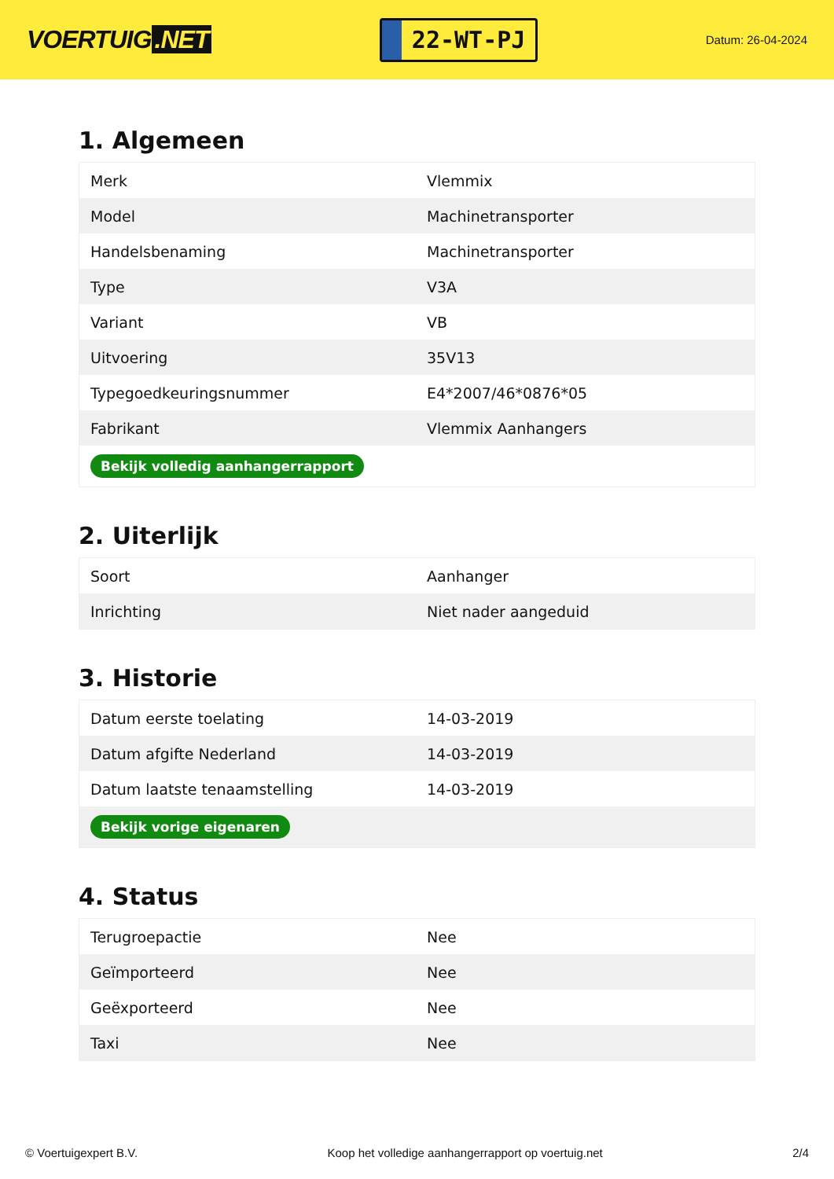VOERTUIG.NET
22-WT-PJ
Datum: 26-04-2024
1. Algemeen
| Merk | Vlemmix |
| Model | Machinetransporter |
| Handelsbenaming | Machinetransporter |
| Type | V3A |
| Variant | VB |
| Uitvoering | 35V13 |
| Typegoedkeuringsnummer | E4*2007/46*0876*05 |
| Fabrikant | Vlemmix Aanhangers |
| Bekijk volledig aanhangerrapport | |
2. Uiterlijk
| Soort | Aanhanger |
| Inrichting | Niet nader aangeduid |
3. Historie
| Datum eerste toelating | 14-03-2019 |
| Datum afgifte Nederland | 14-03-2019 |
| Datum laatste tenaamstelling | 14-03-2019 |
| Bekijk vorige eigenaren | |
4. Status
| Terugroepactie | Nee |
| Geïmporteerd | Nee |
| Geëxporteerd | Nee |
| Taxi | Nee |
© Voertuigexpert B.V. Koop het volledige aanhangerrapport op voertuig.net 2/4